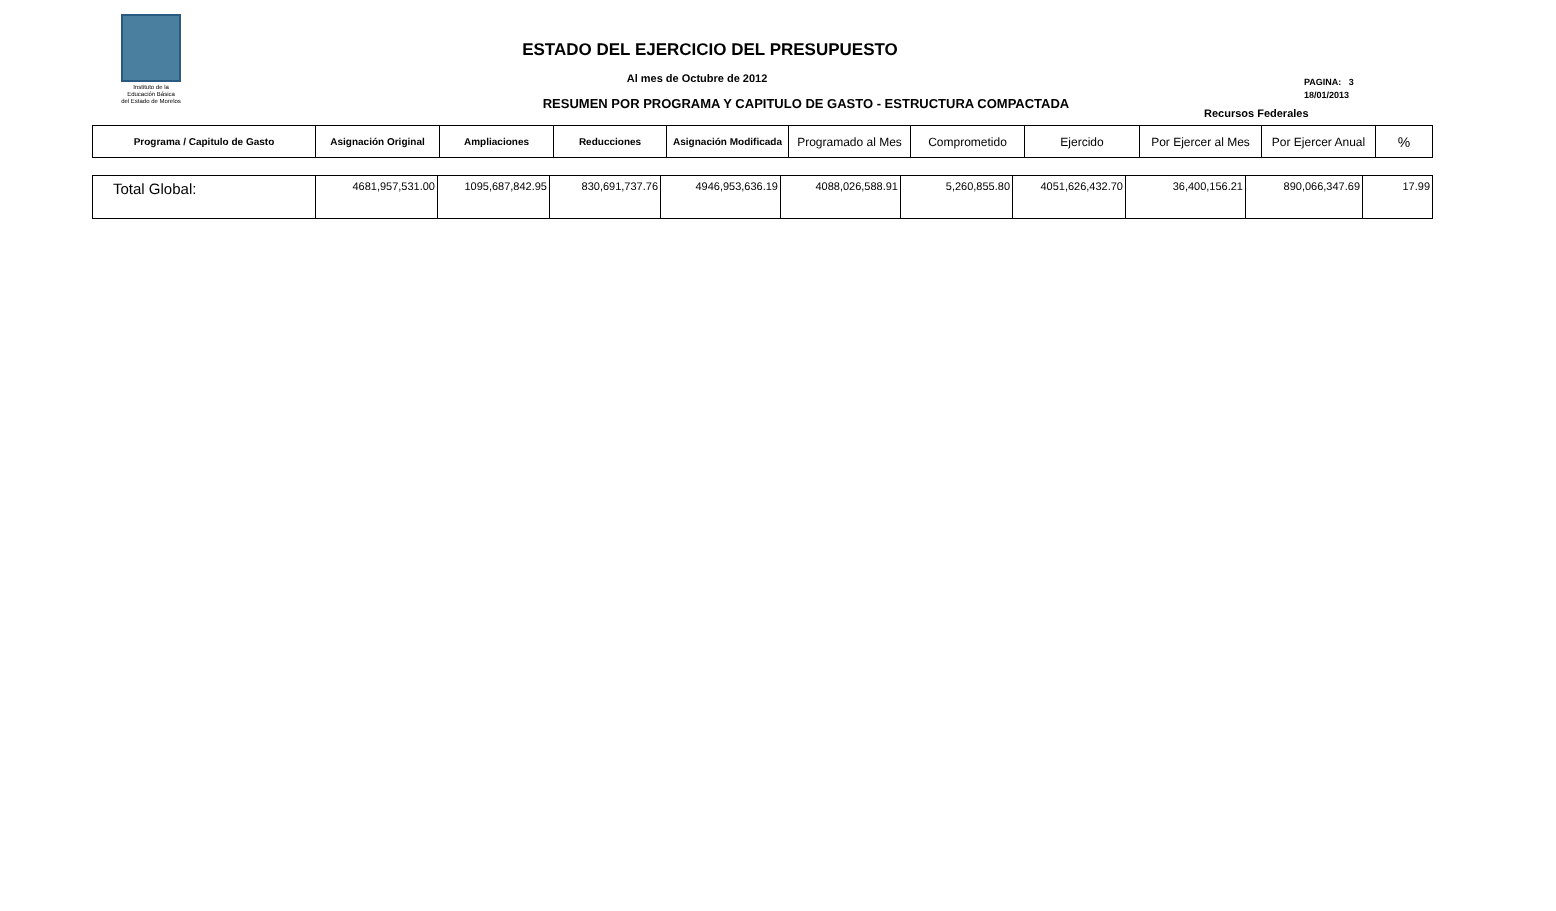Instituto de la
Educación Básica
del Estado de Morelos
ESTADO DEL EJERCICIO DEL PRESUPUESTO
Al mes de Octubre de 2012
RESUMEN POR PROGRAMA Y CAPITULO DE GASTO - ESTRUCTURA COMPACTADA
PAGINA: 3
18/01/2013
Recursos Federales
| Programa / Capitulo de Gasto | Asignación Original | Ampliaciones | Reducciones | Asignación Modificada | Programado al Mes | Comprometido | Ejercido | Por Ejercer al Mes | Por Ejercer Anual | % |
| --- | --- | --- | --- | --- | --- | --- | --- | --- | --- | --- |
| Total Global: | 4681,957,531.00 | 1095,687,842.95 | 830,691,737.76 | 4946,953,636.19 | 4088,026,588.91 | 5,260,855.80 | 4051,626,432.70 | 36,400,156.21 | 890,066,347.69 | 17.99 |